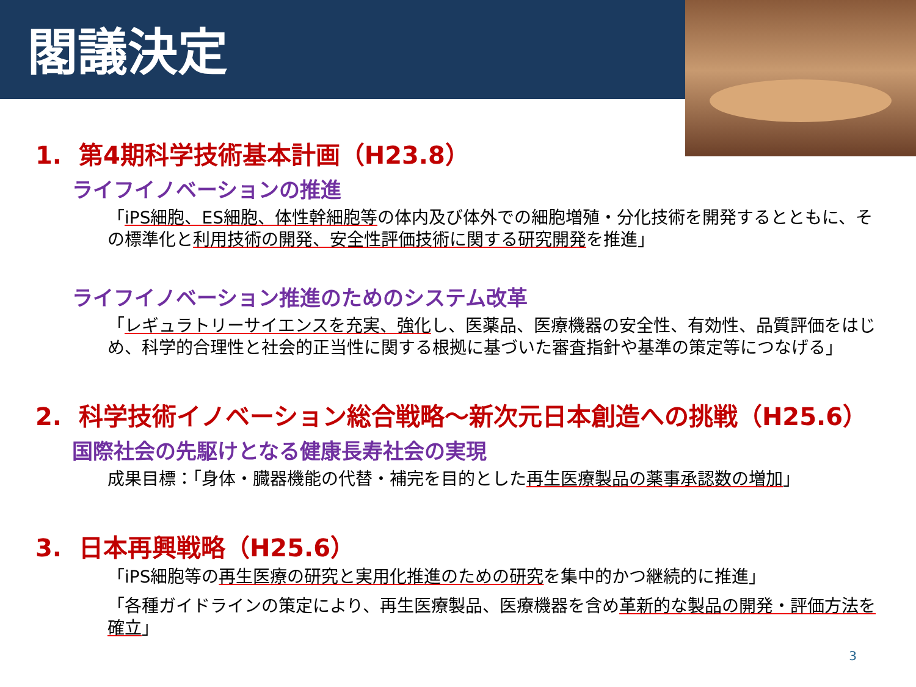閣議決定
1. 第4期科学技術基本計画（H23.8）
ライフイノベーションの推進
「iPS細胞、ES細胞、体性幹細胞等の体内及び体外での細胞増殖・分化技術を開発するとともに、その標準化と利用技術の開発、安全性評価技術に関する研究開発を推進」
ライフイノベーション推進のためのシステム改革
「レギュラトリーサイエンスを充実、強化し、医薬品、医療機器の安全性、有効性、品質評価をはじめ、科学的合理性と社会的正当性に関する根拠に基づいた審査指針や基準の策定等につなげる」
2. 科学技術イノベーション総合戦略～新次元日本創造への挑戦（H25.6）
国際社会の先駆けとなる健康長寿社会の実現
成果目標：「身体・臓器機能の代替・補完を目的とした再生医療製品の薬事承認数の増加」
3. 日本再興戦略（H25.6）
「iPS細胞等の再生医療の研究と実用化推進のための研究を集中的かつ継続的に推進」
「各種ガイドラインの策定により、再生医療製品、医療機器を含め革新的な製品の開発・評価方法を確立」
3